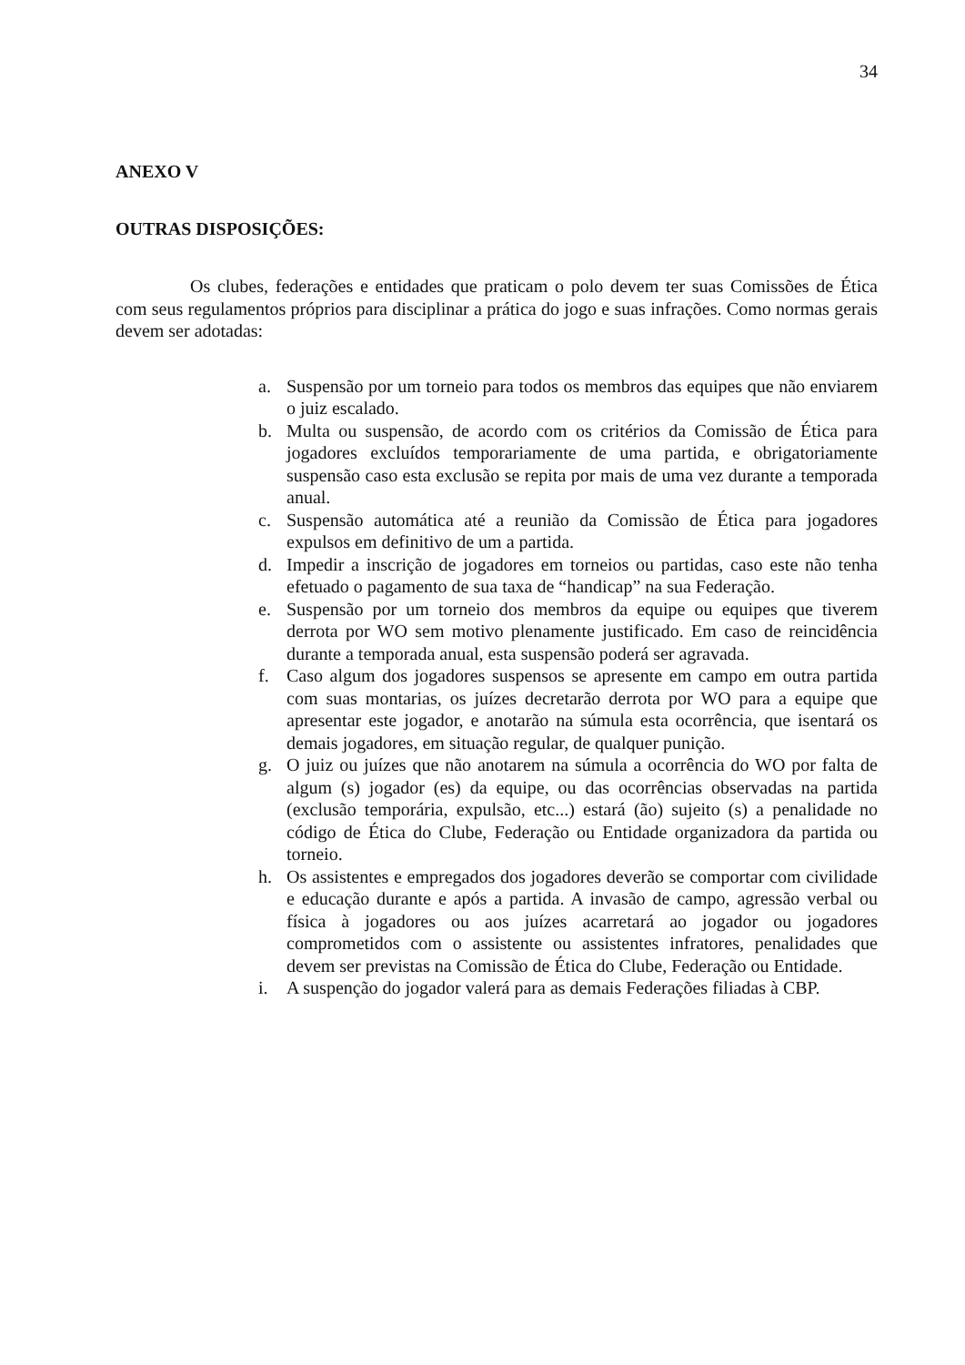34
ANEXO V
OUTRAS DISPOSIÇÕES:
Os clubes, federações e entidades que praticam o polo devem ter suas Comissões de Ética com seus regulamentos próprios para disciplinar a prática do jogo e suas infrações. Como normas gerais devem ser adotadas:
a. Suspensão por um torneio para todos os membros das equipes que não enviarem o juiz escalado.
b. Multa ou suspensão, de acordo com os critérios da Comissão de Ética para jogadores excluídos temporariamente de uma partida, e obrigatoriamente suspensão caso esta exclusão se repita por mais de uma vez durante a temporada anual.
c. Suspensão automática até a reunião da Comissão de Ética para jogadores expulsos em definitivo de um a partida.
d. Impedir a inscrição de jogadores em torneios ou partidas, caso este não tenha efetuado o pagamento de sua taxa de “handicap” na sua Federação.
e. Suspensão por um torneio dos membros da equipe ou equipes que tiverem derrota por WO sem motivo plenamente justificado. Em caso de reincidência durante a temporada anual, esta suspensão poderá ser agravada.
f. Caso algum dos jogadores suspensos se apresente em campo em outra partida com suas montarias, os juízes decretarão derrota por WO para a equipe que apresentar este jogador, e anotarão na súmula esta ocorrência, que isentará os demais jogadores, em situação regular, de qualquer punição.
g. O juiz ou juízes que não anotarem na súmula a ocorrência do WO por falta de algum (s) jogador (es) da equipe, ou das ocorrências observadas na partida (exclusão temporária, expulsão, etc...) estará (ão) sujeito (s) a penalidade no código de Ética do Clube, Federação ou Entidade organizadora da partida ou torneio.
h. Os assistentes e empregados dos jogadores deverão se comportar com civilidade e educação durante e após a partida. A invasão de campo, agressão verbal ou física à jogadores ou aos juízes acarretará ao jogador ou jogadores comprometidos com o assistente ou assistentes infratores, penalidades que devem ser previstas na Comissão de Ética do Clube, Federação ou Entidade.
i. A suspenção do jogador valerá para as demais Federações filiadas à CBP.